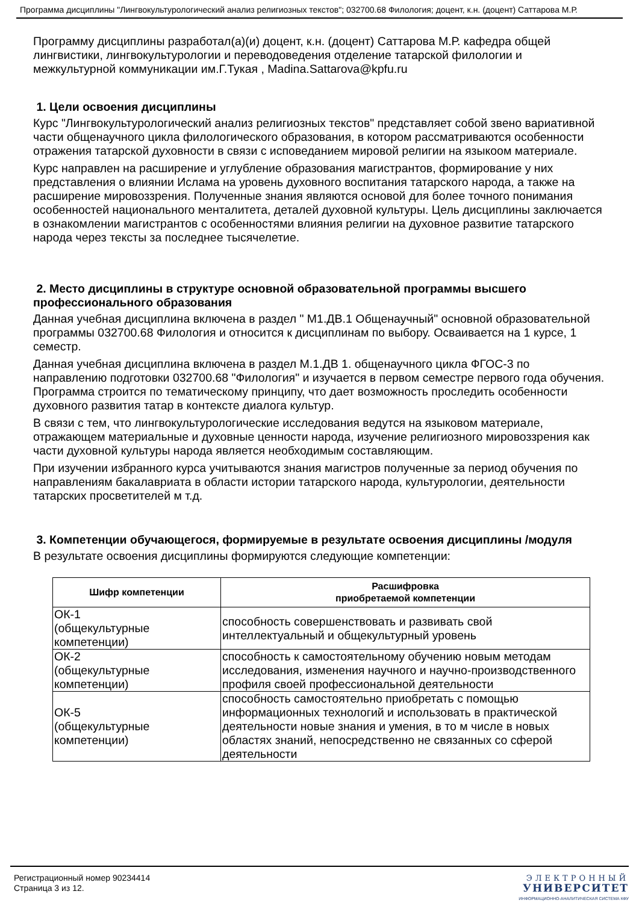Программа дисциплины "Лингвокультурологический анализ религиозных текстов"; 032700.68 Филология; доцент, к.н. (доцент) Саттарова М.Р.
Программу дисциплины разработал(а)(и) доцент, к.н. (доцент) Саттарова М.Р. кафедра общей лингвистики, лингвокультурологии и переводоведения отделение татарской филологии и межкультурной коммуникации им.Г.Тукая , Madina.Sattarova@kpfu.ru
1. Цели освоения дисциплины
Курс "Лингвокультурологический анализ религиозных текстов" представляет собой звено вариативной части общенаучного цикла филологического образования, в котором рассматриваются особенности отражения татарской духовности в связи с исповеданием мировой религии на языкоом материале.
Курс направлен на расширение и углубление образования магистрантов, формирование у них представления о влиянии Ислама на уровень духовного воспитания татарского народа, а также на расширение мировоззрения. Полученные знания являются основой для более точного понимания особенностей национального менталитета, деталей духовной культуры. Цель дисциплины заключается в ознакомлении магистрантов с особенностями влияния религии на духовное развитие татарского народа через тексты за последнее тысячелетие.
2. Место дисциплины в структуре основной образовательной программы высшего профессионального образования
Данная учебная дисциплина включена в раздел " М1.ДВ.1 Общенаучный" основной образовательной программы 032700.68 Филология и относится к дисциплинам по выбору. Осваивается на 1 курсе, 1 семестр.
Данная учебная дисциплина включена в раздел М.1.ДВ 1. общенаучного цикла ФГОС-3 по направлению подготовки 032700.68 "Филология" и изучается в первом семестре первого года обучения. Программа строится по тематическому принципу, что дает возможность проследить особенности духовного развития татар в контексте диалога культур.
В связи с тем, что лингвокультурологические исследования ведутся на языковом материале, отражающем материальные и духовные ценности народа, изучение религиозного мировоззрения как части духовной культуры народа является необходимым составляющим.
При изучении избранного курса учитываются знания магистров полученные за период обучения по направлениям бакалавриата в области истории татарского народа, культурологии, деятельности татарских просветителей м т.д.
3. Компетенции обучающегося, формируемые в результате освоения дисциплины /модуля
В результате освоения дисциплины формируются следующие компетенции:
| Шифр компетенции | Расшифровка приобретаемой компетенции |
| --- | --- |
| ОК-1 (общекультурные компетенции) | способность совершенствовать и развивать свой интеллектуальный и общекультурный уровень |
| ОК-2 (общекультурные компетенции) | способность к самостоятельному обучению новым методам исследования, изменения научного и научно-производственного профиля своей профессиональной деятельности |
| ОК-5 (общекультурные компетенции) | способность самостоятельно приобретать с помощью информационных технологий и использовать в практической деятельности новые знания и умения, в то м числе в новых областях знаний, непосредственно не связанных со сферой деятельности |
Регистрационный номер 90234414
Страница 3 из 12.
ЭЛЕКТРОННЫЙ
УНИВЕРСИТЕТ
ИНФОРМАЦИОННО-АНАЛИТИЧЕСКАЯ СИСТЕМА КФУ